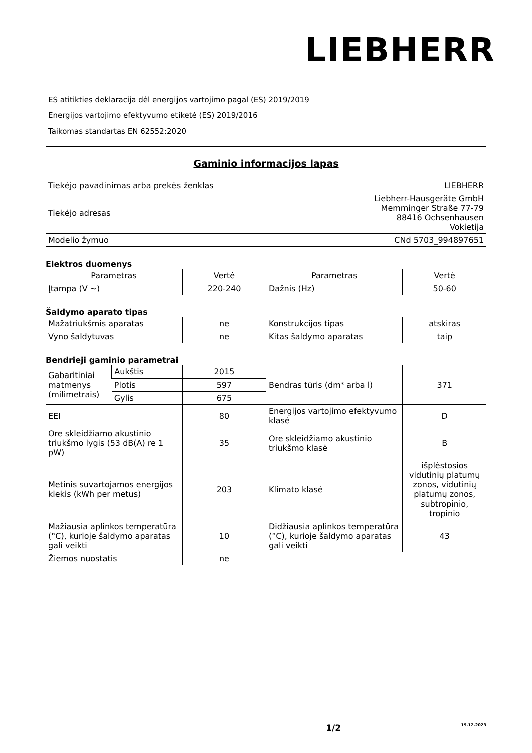LIEBHERR
ES atitikties deklaracija dėl energijos vartojimo pagal (ES) 2019/2019
Energijos vartojimo efektyvumo etiketė (ES) 2019/2016
Taikomas standartas EN 62552:2020
Gaminio informacijos lapas
| Tiekėjo pavadinimas arba prekės ženklas | LIEBHERR |
| Tiekėjo adresas | Liebherr-Hausgeräte GmbH Memminger Straße 77-79 88416 Ochsenhausen Vokietija |
| Modelio žymuo | CNd 5703_994897651 |
Elektros duomenys
| Parametras | Vertė | Parametras | Vertė |
| --- | --- | --- | --- |
| Įtampa (V ~) | 220-240 | Dažnis (Hz) | 50-60 |
Šaldymo aparato tipas
| Mažatriukšmis aparatas | ne | Konstrukcijos tipas | atskiras |
| Vyno šaldytuvas | ne | Kitas šaldymo aparatas | taip |
Bendrieji gaminio parametrai
| Gabaritiniai matmenys (milimetrais) | Aukštis | 2015 | Bendras tūris (dm³ arba l) | 371 |
| | Plotis | 597 | | |
| | Gylis | 675 | | |
| EEI | | 80 | Energijos vartojimo efektyvumo klasė | D |
| Ore skleidžiamo akustinio triukšmo lygis (53 dB(A) re 1 pW) | | 35 | Ore skleidžiamo akustinio triukšmo klasė | B |
| Metinis suvartojamos energijos kiekis (kWh per metus) | | 203 | Klimato klasė | išplėstosios vidutinių platumų zonos, vidutinių platumų zonos, subtropinio, tropinio |
| Mažiausia aplinkos temperatūra (°C), kurioje šaldymo aparatas gali veikti | | 10 | Didžiausia aplinkos temperatūra (°C), kurioje šaldymo aparatas gali veikti | 43 |
| Žiemos nuostatis | | ne | | |
1/2 19.12.2023